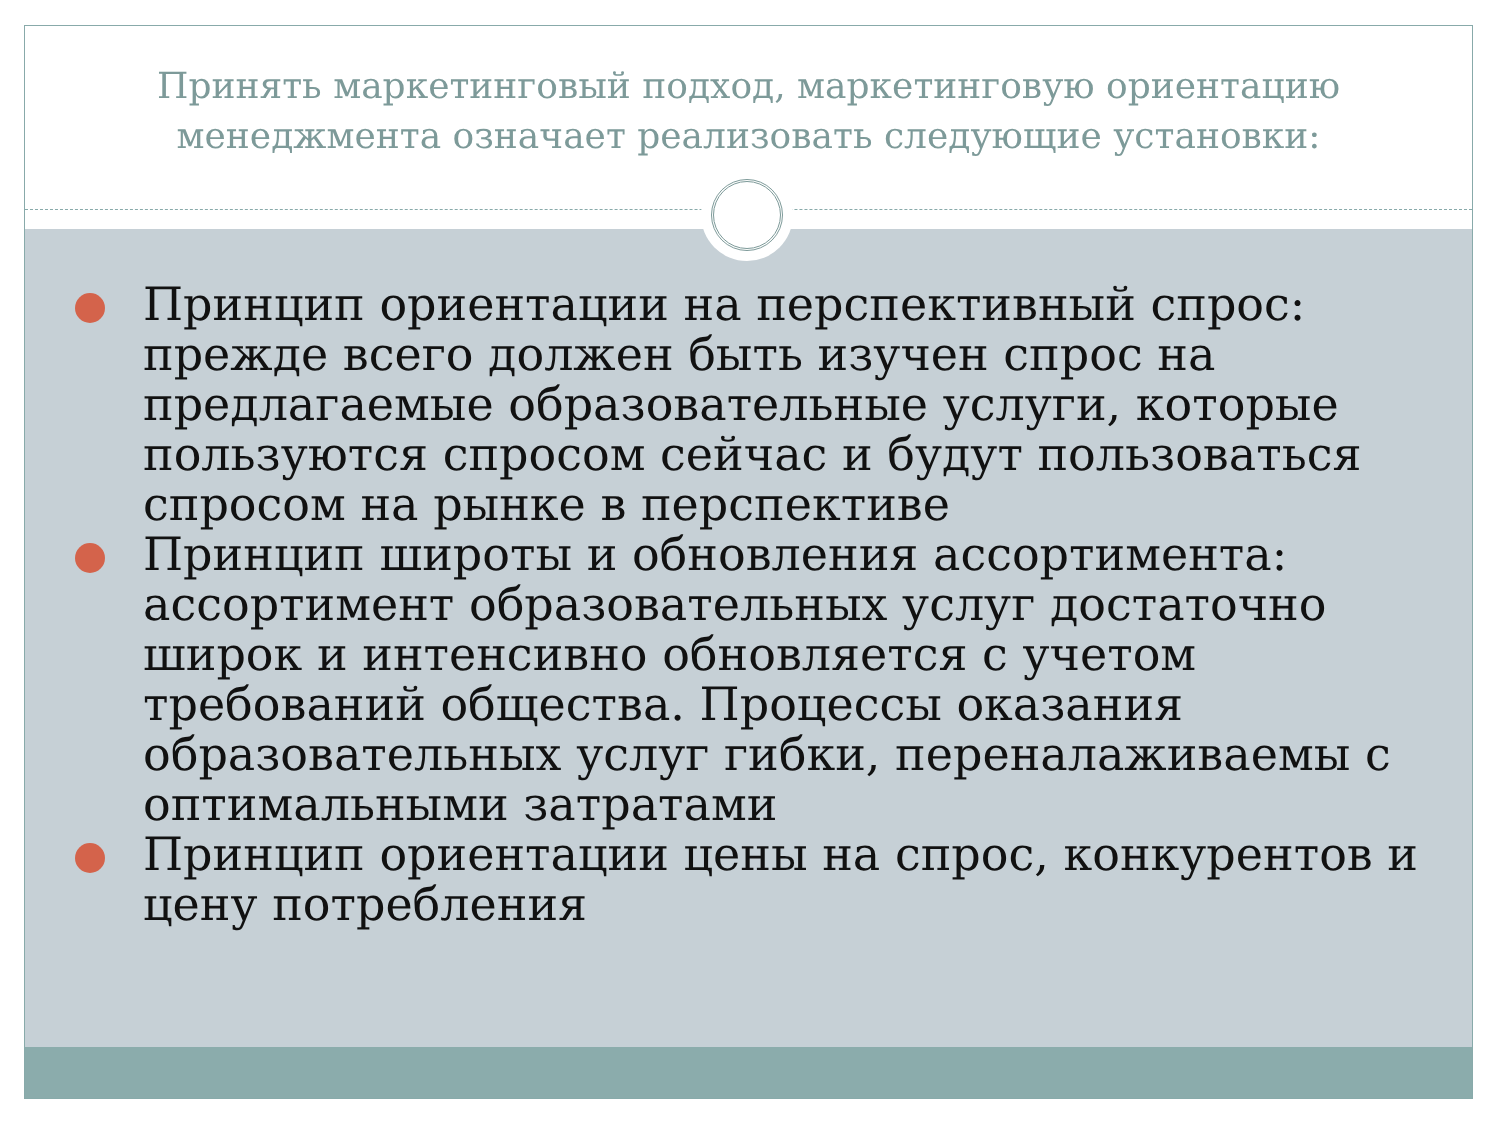Принять маркетинговый подход, маркетинговую ориентацию менеджмента означает реализовать следующие установки:
Принцип ориентации на перспективный спрос: прежде всего должен быть изучен спрос на предлагаемые образовательные услуги, которые пользуются спросом сейчас и будут пользоваться спросом на рынке в перспективе
Принцип широты и обновления ассортимента: ассортимент образовательных услуг достаточно широк и интенсивно обновляется с учетом требований общества. Процессы оказания образовательных услуг гибки, переналаживаемы с оптимальными затратами
Принцип ориентации цены на спрос, конкурентов и цену потребления